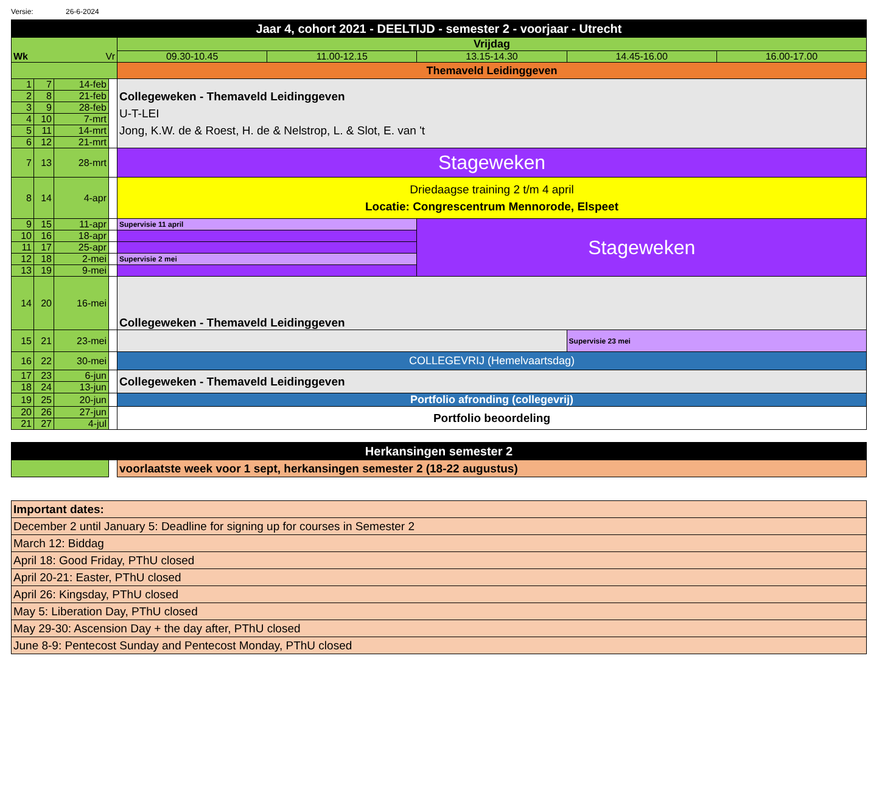Versie: 26-6-2024
| Jaar 4, cohort 2021 - DEELTIJD - semester 2 - voorjaar - Utrecht | | | | | | | | |
| Wk Vr | | | | Vrijdag | | | | |
| | | | | 09.30-10.45 | 11.00-12.15 | 13.15-14.30 | 14.45-16.00 | 16.00-17.00 |
| | | | | Themaveld Leidinggeven | | | | |
| 1 | 7 | 14-feb | | Collegeweken - Themaveld Leidinggeven U-T-LEI Jong, K.W. de & Roest, H. de & Nelstrop, L. & Slot, E. van 't | | | | |
| 2 | 8 | 21-feb | | | | | | |
| 3 | 9 | 28-feb | | | | | | |
| 4 | 10 | 7-mrt | | | | | | |
| 5 | 11 | 14-mrt | | | | | | |
| 6 | 12 | 21-mrt | | | | | | |
| 7 | 13 | 28-mrt | | Stageweken | | | | |
| 8 | 14 | 4-apr | | Driedaagse training 2 t/m 4 april Locatie: Congrescentrum Mennorode, Elspeet | | | | |
| 9 | 15 | 11-apr | | Supervisie 11 april | | Stageweken | | |
| 10 | 16 | 18-apr | | | | | | |
| 11 | 17 | 25-apr | | | | | | |
| 12 | 18 | 2-mei | | Supervisie 2 mei | | | | |
| 13 | 19 | 9-mei | | | | | | |
| 14 | 20 | 16-mei | | Collegeweken - Themaveld Leidinggeven | | | | |
| 15 | 21 | 23-mei | | | | | Supervisie 23 mei | |
| 16 | 22 | 30-mei | | COLLEGEVRIJ (Hemelvaartsdag) | | | | |
| 17 | 23 | 6-jun | | Collegeweken - Themaveld Leidinggeven | | | | |
| 18 | 24 | 13-jun | | | | | | |
| 19 | 25 | 20-jun | | Portfolio afronding (collegevrij) | | | | |
| 20 | 26 | 27-jun | | Portfolio beoordeling | | | | |
| 21 | 27 | 4-jul | | | | | | |
| Herkansingen semester 2 | | |
| | | voorlaatste week voor 1 sept, herkansingen semester 2 (18-22 augustus) |
| Important dates: |
| December 2 until January 5: Deadline for signing up for courses in Semester 2 |
| March 12: Biddag |
| April 18: Good Friday, PThU closed |
| April 20-21: Easter, PThU closed |
| April 26: Kingsday, PThU closed |
| May 5: Liberation Day, PThU closed |
| May 29-30: Ascension Day + the day after, PThU closed |
| June 8-9: Pentecost Sunday and Pentecost Monday, PThU closed |